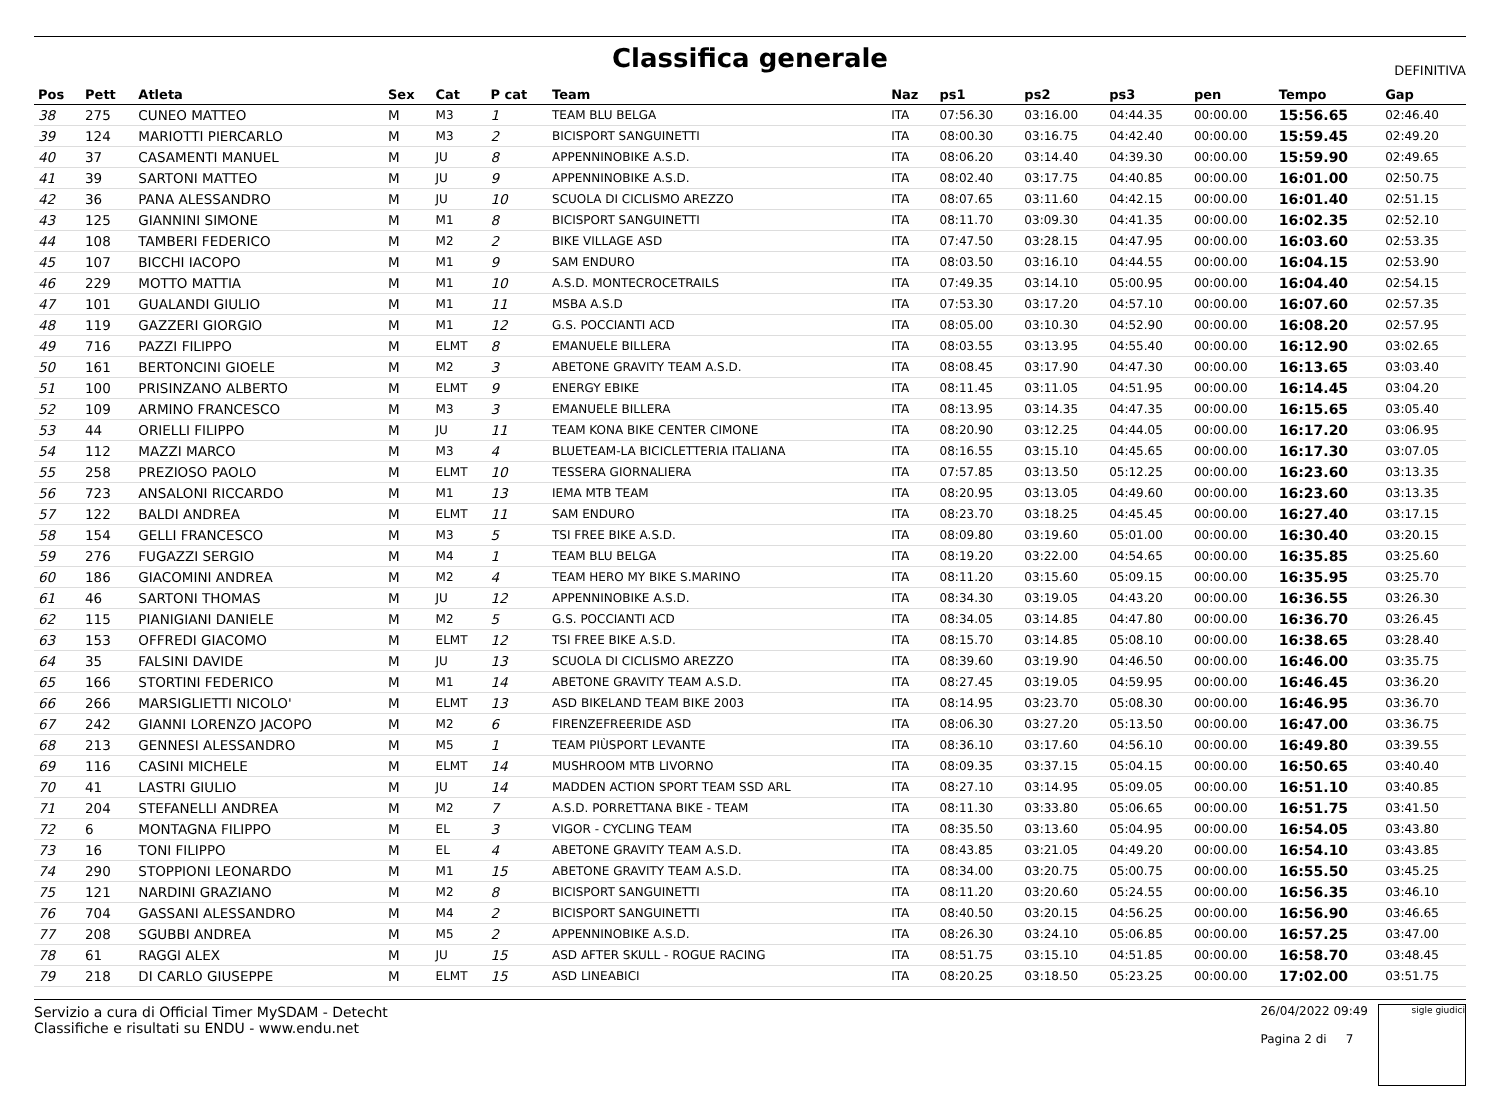Classifica generale
DEFINITIVA
| Pos | Pett | Atleta | Sex | Cat | P cat | Team | Naz | ps1 | ps2 | ps3 | pen | Tempo | Gap |
| --- | --- | --- | --- | --- | --- | --- | --- | --- | --- | --- | --- | --- | --- |
| 38 | 275 | CUNEO MATTEO | M | M3 | 1 | TEAM BLU BELGA | ITA | 07:56.30 | 03:16.00 | 04:44.35 | 00:00.00 | 15:56.65 | 02:46.40 |
| 39 | 124 | MARIOTTI PIERCARLO | M | M3 | 2 | BICISPORT SANGUINETTI | ITA | 08:00.30 | 03:16.75 | 04:42.40 | 00:00.00 | 15:59.45 | 02:49.20 |
| 40 | 37 | CASAMENTI MANUEL | M | JU | 8 | APPENNINOBIKE A.S.D. | ITA | 08:06.20 | 03:14.40 | 04:39.30 | 00:00.00 | 15:59.90 | 02:49.65 |
| 41 | 39 | SARTONI MATTEO | M | JU | 9 | APPENNINOBIKE A.S.D. | ITA | 08:02.40 | 03:17.75 | 04:40.85 | 00:00.00 | 16:01.00 | 02:50.75 |
| 42 | 36 | PANA ALESSANDRO | M | JU | 10 | SCUOLA DI CICLISMO AREZZO | ITA | 08:07.65 | 03:11.60 | 04:42.15 | 00:00.00 | 16:01.40 | 02:51.15 |
| 43 | 125 | GIANNINI SIMONE | M | M1 | 8 | BICISPORT SANGUINETTI | ITA | 08:11.70 | 03:09.30 | 04:41.35 | 00:00.00 | 16:02.35 | 02:52.10 |
| 44 | 108 | TAMBERI FEDERICO | M | M2 | 2 | BIKE VILLAGE ASD | ITA | 07:47.50 | 03:28.15 | 04:47.95 | 00:00.00 | 16:03.60 | 02:53.35 |
| 45 | 107 | BICCHI IACOPO | M | M1 | 9 | SAM ENDURO | ITA | 08:03.50 | 03:16.10 | 04:44.55 | 00:00.00 | 16:04.15 | 02:53.90 |
| 46 | 229 | MOTTO MATTIA | M | M1 | 10 | A.S.D. MONTECROCETRAILS | ITA | 07:49.35 | 03:14.10 | 05:00.95 | 00:00.00 | 16:04.40 | 02:54.15 |
| 47 | 101 | GUALANDI GIULIO | M | M1 | 11 | MSBA A.S.D | ITA | 07:53.30 | 03:17.20 | 04:57.10 | 00:00.00 | 16:07.60 | 02:57.35 |
| 48 | 119 | GAZZERI GIORGIO | M | M1 | 12 | G.S. POCCIANTI ACD | ITA | 08:05.00 | 03:10.30 | 04:52.90 | 00:00.00 | 16:08.20 | 02:57.95 |
| 49 | 716 | PAZZI FILIPPO | M | ELMT | 8 | EMANUELE BILLERA | ITA | 08:03.55 | 03:13.95 | 04:55.40 | 00:00.00 | 16:12.90 | 03:02.65 |
| 50 | 161 | BERTONCINI GIOELE | M | M2 | 3 | ABETONE GRAVITY TEAM A.S.D. | ITA | 08:08.45 | 03:17.90 | 04:47.30 | 00:00.00 | 16:13.65 | 03:03.40 |
| 51 | 100 | PRISINZANO ALBERTO | M | ELMT | 9 | ENERGY EBIKE | ITA | 08:11.45 | 03:11.05 | 04:51.95 | 00:00.00 | 16:14.45 | 03:04.20 |
| 52 | 109 | ARMINO FRANCESCO | M | M3 | 3 | EMANUELE BILLERA | ITA | 08:13.95 | 03:14.35 | 04:47.35 | 00:00.00 | 16:15.65 | 03:05.40 |
| 53 | 44 | ORIELLI FILIPPO | M | JU | 11 | TEAM KONA BIKE CENTER CIMONE | ITA | 08:20.90 | 03:12.25 | 04:44.05 | 00:00.00 | 16:17.20 | 03:06.95 |
| 54 | 112 | MAZZI MARCO | M | M3 | 4 | BLUETEAM-LA BICICLETTERIA ITALIANA | ITA | 08:16.55 | 03:15.10 | 04:45.65 | 00:00.00 | 16:17.30 | 03:07.05 |
| 55 | 258 | PREZIOSO PAOLO | M | ELMT | 10 | TESSERA GIORNALIERA | ITA | 07:57.85 | 03:13.50 | 05:12.25 | 00:00.00 | 16:23.60 | 03:13.35 |
| 56 | 723 | ANSALONI RICCARDO | M | M1 | 13 | IEMA MTB TEAM | ITA | 08:20.95 | 03:13.05 | 04:49.60 | 00:00.00 | 16:23.60 | 03:13.35 |
| 57 | 122 | BALDI ANDREA | M | ELMT | 11 | SAM ENDURO | ITA | 08:23.70 | 03:18.25 | 04:45.45 | 00:00.00 | 16:27.40 | 03:17.15 |
| 58 | 154 | GELLI FRANCESCO | M | M3 | 5 | TSI FREE BIKE A.S.D. | ITA | 08:09.80 | 03:19.60 | 05:01.00 | 00:00.00 | 16:30.40 | 03:20.15 |
| 59 | 276 | FUGAZZI SERGIO | M | M4 | 1 | TEAM BLU BELGA | ITA | 08:19.20 | 03:22.00 | 04:54.65 | 00:00.00 | 16:35.85 | 03:25.60 |
| 60 | 186 | GIACOMINI ANDREA | M | M2 | 4 | TEAM HERO MY BIKE S.MARINO | ITA | 08:11.20 | 03:15.60 | 05:09.15 | 00:00.00 | 16:35.95 | 03:25.70 |
| 61 | 46 | SARTONI THOMAS | M | JU | 12 | APPENNINOBIKE A.S.D. | ITA | 08:34.30 | 03:19.05 | 04:43.20 | 00:00.00 | 16:36.55 | 03:26.30 |
| 62 | 115 | PIANIGIANI DANIELE | M | M2 | 5 | G.S. POCCIANTI ACD | ITA | 08:34.05 | 03:14.85 | 04:47.80 | 00:00.00 | 16:36.70 | 03:26.45 |
| 63 | 153 | OFFREDI GIACOMO | M | ELMT | 12 | TSI FREE BIKE A.S.D. | ITA | 08:15.70 | 03:14.85 | 05:08.10 | 00:00.00 | 16:38.65 | 03:28.40 |
| 64 | 35 | FALSINI DAVIDE | M | JU | 13 | SCUOLA DI CICLISMO AREZZO | ITA | 08:39.60 | 03:19.90 | 04:46.50 | 00:00.00 | 16:46.00 | 03:35.75 |
| 65 | 166 | STORTINI FEDERICO | M | M1 | 14 | ABETONE GRAVITY TEAM A.S.D. | ITA | 08:27.45 | 03:19.05 | 04:59.95 | 00:00.00 | 16:46.45 | 03:36.20 |
| 66 | 266 | MARSIGLIETTI NICOLO' | M | ELMT | 13 | ASD BIKELAND TEAM BIKE 2003 | ITA | 08:14.95 | 03:23.70 | 05:08.30 | 00:00.00 | 16:46.95 | 03:36.70 |
| 67 | 242 | GIANNI LORENZO JACOPO | M | M2 | 6 | FIRENZEFREERIDE ASD | ITA | 08:06.30 | 03:27.20 | 05:13.50 | 00:00.00 | 16:47.00 | 03:36.75 |
| 68 | 213 | GENNESI ALESSANDRO | M | M5 | 1 | TEAM PIÙSPORT LEVANTE | ITA | 08:36.10 | 03:17.60 | 04:56.10 | 00:00.00 | 16:49.80 | 03:39.55 |
| 69 | 116 | CASINI MICHELE | M | ELMT | 14 | MUSHROOM MTB LIVORNO | ITA | 08:09.35 | 03:37.15 | 05:04.15 | 00:00.00 | 16:50.65 | 03:40.40 |
| 70 | 41 | LASTRI GIULIO | M | JU | 14 | MADDEN ACTION SPORT TEAM SSD ARL | ITA | 08:27.10 | 03:14.95 | 05:09.05 | 00:00.00 | 16:51.10 | 03:40.85 |
| 71 | 204 | STEFANELLI ANDREA | M | M2 | 7 | A.S.D. PORRETTANA BIKE - TEAM | ITA | 08:11.30 | 03:33.80 | 05:06.65 | 00:00.00 | 16:51.75 | 03:41.50 |
| 72 | 6 | MONTAGNA FILIPPO | M | EL | 3 | VIGOR - CYCLING TEAM | ITA | 08:35.50 | 03:13.60 | 05:04.95 | 00:00.00 | 16:54.05 | 03:43.80 |
| 73 | 16 | TONI FILIPPO | M | EL | 4 | ABETONE GRAVITY TEAM A.S.D. | ITA | 08:43.85 | 03:21.05 | 04:49.20 | 00:00.00 | 16:54.10 | 03:43.85 |
| 74 | 290 | STOPPIONI LEONARDO | M | M1 | 15 | ABETONE GRAVITY TEAM A.S.D. | ITA | 08:34.00 | 03:20.75 | 05:00.75 | 00:00.00 | 16:55.50 | 03:45.25 |
| 75 | 121 | NARDINI GRAZIANO | M | M2 | 8 | BICISPORT SANGUINETTI | ITA | 08:11.20 | 03:20.60 | 05:24.55 | 00:00.00 | 16:56.35 | 03:46.10 |
| 76 | 704 | GASSANI ALESSANDRO | M | M4 | 2 | BICISPORT SANGUINETTI | ITA | 08:40.50 | 03:20.15 | 04:56.25 | 00:00.00 | 16:56.90 | 03:46.65 |
| 77 | 208 | SGUBBI ANDREA | M | M5 | 2 | APPENNINOBIKE A.S.D. | ITA | 08:26.30 | 03:24.10 | 05:06.85 | 00:00.00 | 16:57.25 | 03:47.00 |
| 78 | 61 | RAGGI ALEX | M | JU | 15 | ASD AFTER SKULL - ROGUE RACING | ITA | 08:51.75 | 03:15.10 | 04:51.85 | 00:00.00 | 16:58.70 | 03:48.45 |
| 79 | 218 | DI CARLO GIUSEPPE | M | ELMT | 15 | ASD LINEABICI | ITA | 08:20.25 | 03:18.50 | 05:23.25 | 00:00.00 | 17:02.00 | 03:51.75 |
Servizio a cura di Official Timer MySDAM - Detecht
Classifiche e risultati su ENDU - www.endu.net
26/04/2022 09:49
Pagina 2 di 7
sigle giudici